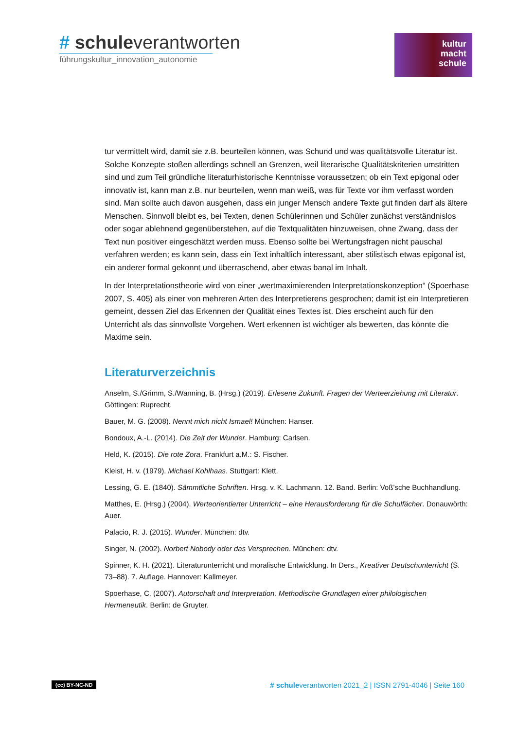# schuleverantworten
führungskultur_innovation_autonomie
kultur
macht
schule
tur vermittelt wird, damit sie z.B. beurteilen können, was Schund und was qualitätsvolle Literatur ist. Solche Konzepte stoßen allerdings schnell an Grenzen, weil literarische Qualitätskriterien umstritten sind und zum Teil gründliche literaturhistorische Kenntnisse voraussetzen; ob ein Text epigonal oder innovativ ist, kann man z.B. nur beurteilen, wenn man weiß, was für Texte vor ihm verfasst worden sind. Man sollte auch davon ausgehen, dass ein junger Mensch andere Texte gut finden darf als ältere Menschen. Sinnvoll bleibt es, bei Texten, denen Schülerinnen und Schüler zunächst verständnislos oder sogar ablehnend gegenüberstehen, auf die Textqualitäten hinzuweisen, ohne Zwang, dass der Text nun positiver eingeschätzt werden muss. Ebenso sollte bei Wertungsfragen nicht pauschal verfahren werden; es kann sein, dass ein Text inhaltlich interessant, aber stilistisch etwas epigonal ist, ein anderer formal gekonnt und überraschend, aber etwas banal im Inhalt.
In der Interpretationstheorie wird von einer „wertmaximierenden Interpretationskonzeption“ (Spoerhase 2007, S. 405) als einer von mehreren Arten des Interpretierens gesprochen; damit ist ein Interpretieren gemeint, dessen Ziel das Erkennen der Qualität eines Textes ist. Dies erscheint auch für den Unterricht als das sinnvollste Vorgehen. Wert erkennen ist wichtiger als bewerten, das könnte die Maxime sein.
Literaturverzeichnis
Anselm, S./Grimm, S./Wanning, B. (Hrsg.) (2019). Erlesene Zukunft. Fragen der Werteerziehung mit Literatur. Göttingen: Ruprecht.
Bauer, M. G. (2008). Nennt mich nicht Ismael! München: Hanser.
Bondoux, A.-L. (2014). Die Zeit der Wunder. Hamburg: Carlsen.
Held, K. (2015). Die rote Zora. Frankfurt a.M.: S. Fischer.
Kleist, H. v. (1979). Michael Kohlhaas. Stuttgart: Klett.
Lessing, G. E. (1840). Sämmtliche Schriften. Hrsg. v. K. Lachmann. 12. Band. Berlin: Voß’sche Buchhandlung.
Matthes, E. (Hrsg.) (2004). Werteorientierter Unterricht – eine Herausforderung für die Schulfächer. Donauwörth: Auer.
Palacio, R. J. (2015). Wunder. München: dtv.
Singer, N. (2002). Norbert Nobody oder das Versprechen. München: dtv.
Spinner, K. H. (2021). Literaturunterricht und moralische Entwicklung. In Ders., Kreativer Deutschunterricht (S. 73–88). 7. Auflage. Hannover: Kallmeyer.
Spoerhase, C. (2007). Autorschaft und Interpretation. Methodische Grundlagen einer philologischen Hermeneutik. Berlin: de Gruyter.
(cc) BY-NC-ND # schuleverantworten 2021_2 | ISSN 2791-4046 | Seite 160